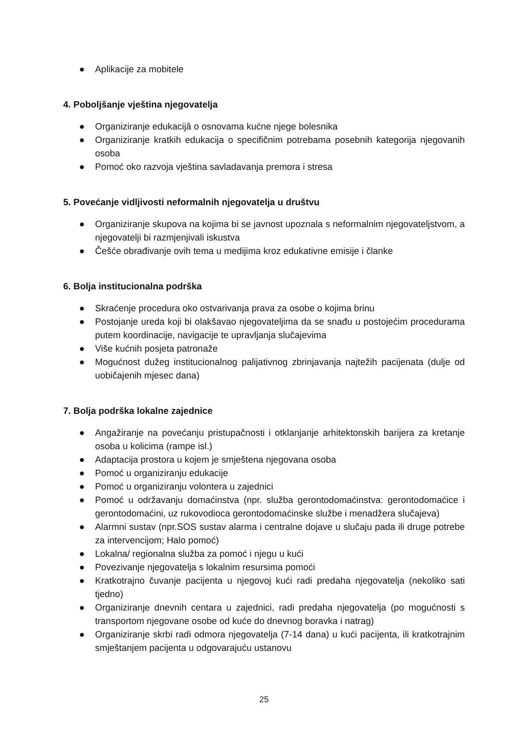● Aplikacije za mobitele
4. Poboljšanje vještina njegovatelja
● Organiziranje edukacijâ o osnovama kućne njege bolesnika
● Organiziranje kratkih edukacija o specifičnim potrebama posebnih kategorija njegovanih osoba
● Pomoć oko razvoja vještina savladavanja premora i stresa
5. Povećanje vidljivosti neformalnih njegovatelja u društvu
● Organiziranje skupova na kojima bi se javnost upoznala s neformalnim njegovateljstvom, a njegovatelji bi razmjenjivali iskustva
● Češće obrađivanje ovih tema u medijima kroz edukativne emisije i članke
6. Bolja institucionalna podrška
● Skraćenje procedura oko ostvarivanja prava za osobe o kojima brinu
● Postojanje ureda koji bi olakšavao njegovateljima da se snađu u postojećim procedurama putem koordinacije, navigacije te upravljanja slučajevima
● Više kućnih posjeta patronaže
● Mogućnost dužeg institucionalnog palijativnog zbrinjavanja najtežih pacijenata (dulje od uobičajenih mjesec dana)
7. Bolja podrška lokalne zajednice
● Angažiranje na povećanju pristupačnosti i otklanjanje arhitektonskih barijera za kretanje osoba u kolicima (rampe isl.)
● Adaptacija prostora u kojem je smještena njegovana osoba
● Pomoć u organiziranju edukacije
● Pomoć u organiziranju volontera u zajednici
● Pomoć u održavanju domaćinstva (npr. služba gerontodomaćinstva: gerontodomaćice i gerontodomaćini, uz rukovodioca gerontodomaćinske službe i menadžera slučajeva)
● Alarmni sustav (npr.SOS sustav alarma i centralne dojave u slučaju pada ili druge potrebe za intervencijom; Halo pomoć)
● Lokalna/ regionalna služba za pomoć i njegu u kući
● Povezivanje njegovatelja s lokalnim resursima pomoći
● Kratkotrajno čuvanje pacijenta u njegovoj kući radi predaha njegovatelja (nekoliko sati tjedno)
● Organiziranje dnevnih centara u zajednici, radi predaha njegovatelja (po mogućnosti s transportom njegovane osobe od kuće do dnevnog boravka i natrag)
● Organiziranje skrbi radi odmora njegovatelja (7-14 dana) u kući pacijenta, ili kratkotrajnim smještanjem pacijenta u odgovarajuću ustanovu
25